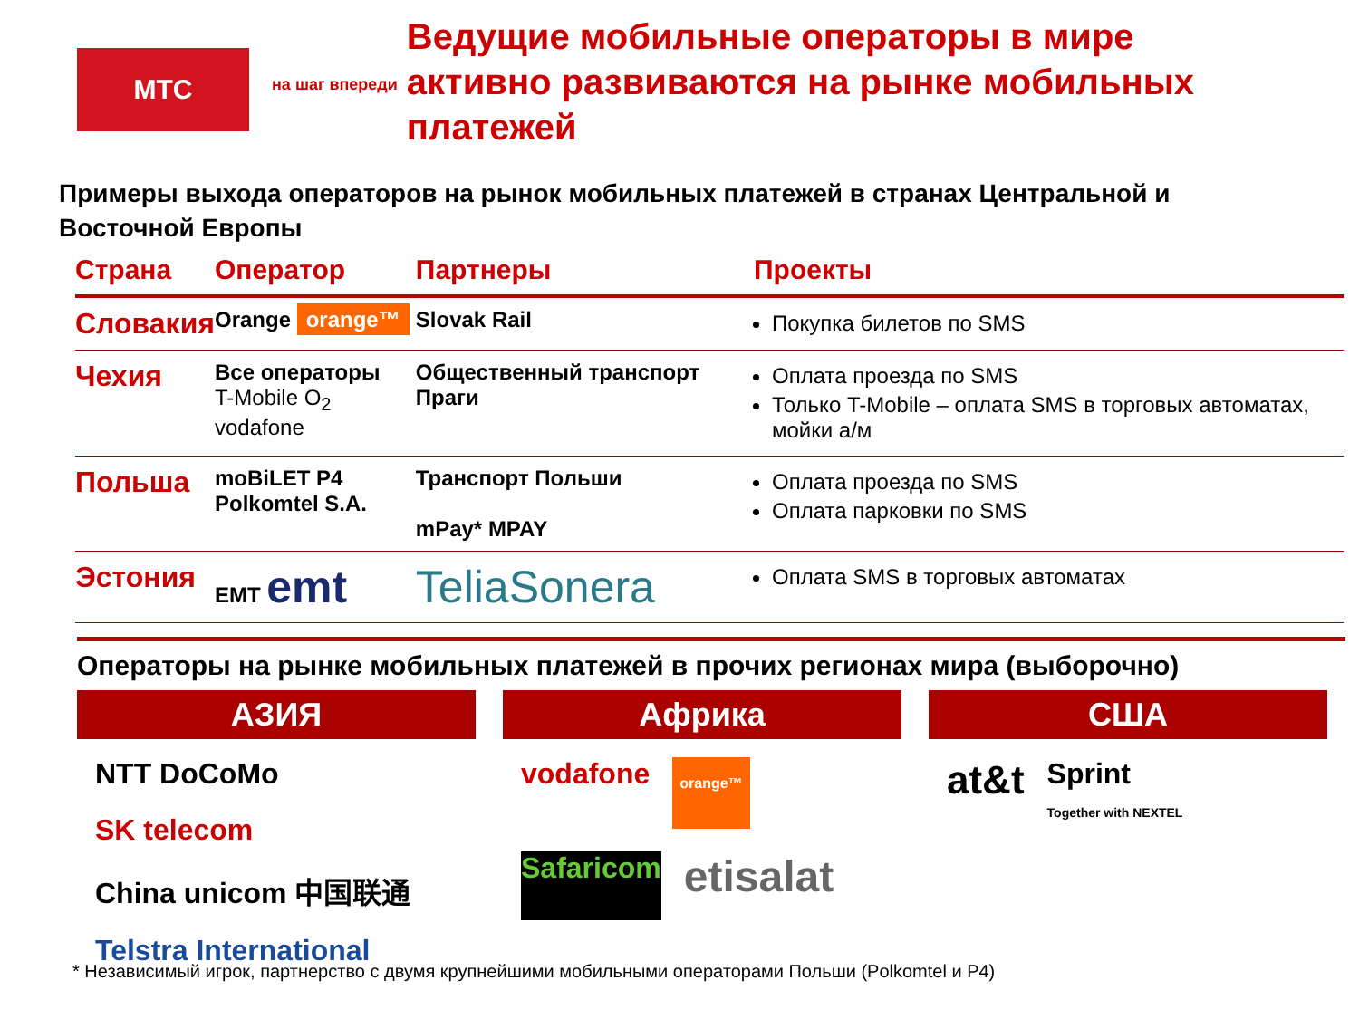МТС
на шаг впереди
Ведущие мобильные операторы в мире активно развиваются на рынке мобильных платежей
Примеры выхода операторов на рынок мобильных платежей в странах Центральной и Восточной Европы
| Страна | Оператор | Партнеры | Проекты |
| --- | --- | --- | --- |
| Словакия | Orange orange™ | Slovak Rail | Покупка билетов по SMS |
| Чехия | Все операторы T-Mobile O<sub>2</sub> vodafone | Общественный транспорт Праги | Оплата проезда по SMS Только T-Mobile – оплата SMS в торговых автоматах, мойки а/м |
| Польша | moBiLET P4 Polkomtel S.A. | Транспорт Польши mPay* MPAY | Оплата проезда по SMS Оплата парковки по SMS |
| Эстония | EMT emt | TeliaSonera | Оплата SMS в торговых автоматах |
Операторы на рынке мобильных платежей в прочих регионах мира (выборочно)
АЗИЯ
NTT DoCoMo SK telecom China unicom 中国联通 Telstra International
Африка
vodafone orange™ Safaricom etisalat
США
at&t Sprint
Together with NEXTEL
* Независимый игрок, партнерство с двумя крупнейшими мобильными операторами Польши (Polkomtel и P4)